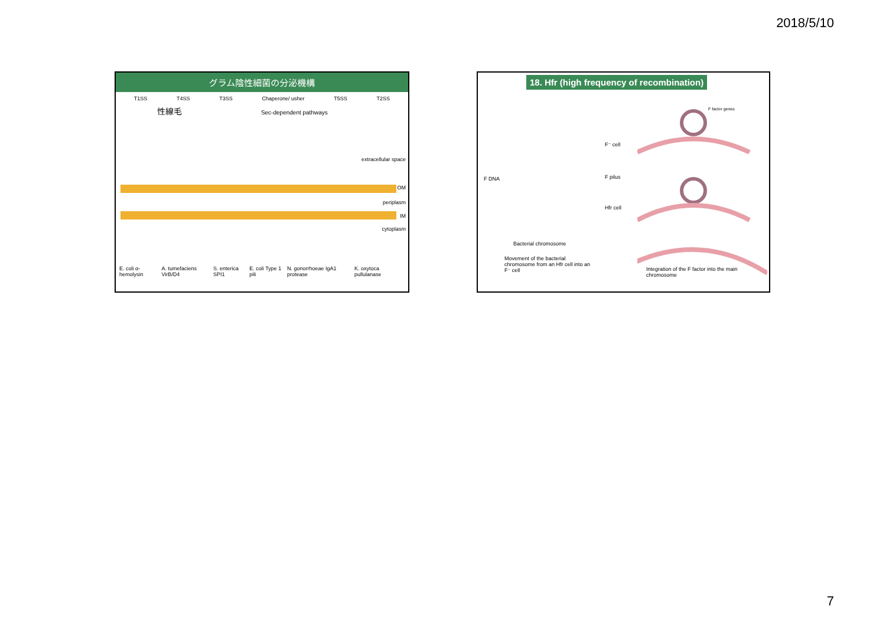2018/5/10
グラム陰性細菌の分泌機構
T1SS T4SS T3SS Chaperone/ usher T5SS T2SS
性線毛 Sec-dependent pathways
OM
periplasm
IM
cytoplasm
extracellular space
E. coli α-hemolysin A. tumefaciens VirB/D4 S. enterica SPI1 E. coli Type 1 pili N. gonorrhoeae IgA1 protease K. oxytoca pullulanase
18. Hfr (high frequency of recombination)
F DNA
F⁻ cell
F pilus
Hfr cell
Bacterial chromosome
Movement of the bacterial chromosome from an Hfr cell into an F⁻ cell
F factor genes
Integration of the F factor into the main chromosome
7